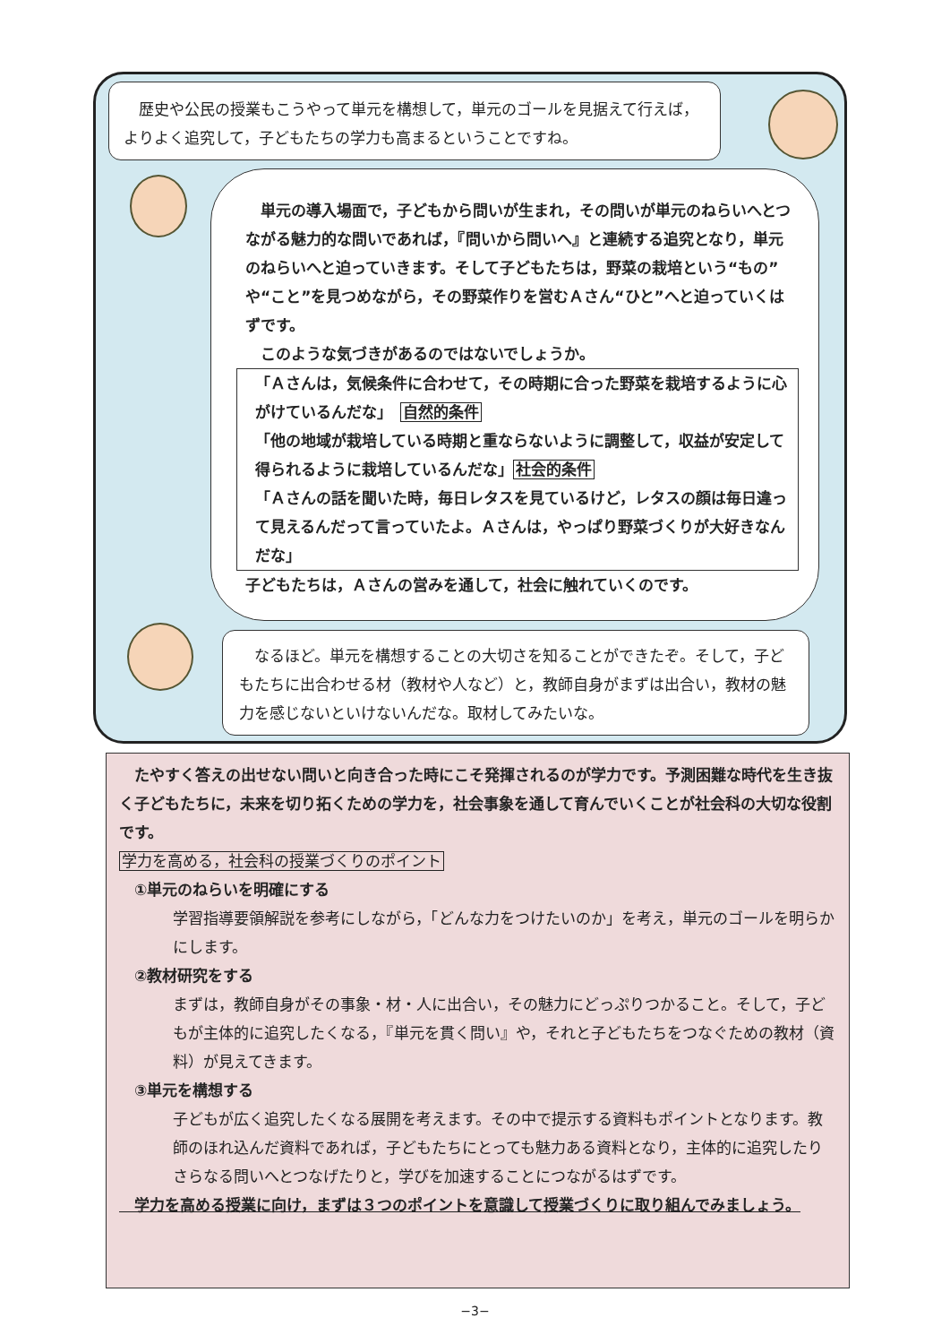歴史や公民の授業もこうやって単元を構想して，単元のゴールを見据えて行えば，よりよく追究して，子どもたちの学力も高まるということですね。
　単元の導入場面で，子どもから問いが生まれ，その問いが単元のねらいへとつながる魅力的な問いであれば，『問いから問いへ』と連続する追究となり，単元のねらいへと迫っていきます。そして子どもたちは，野菜の栽培という“もの”や“こと”を見つめながら，その野菜作りを営むＡさん“ひと”へと迫っていくはずです。
　このような気づきがあるのではないでしょうか。
「Ａさんは，気候条件に合わせて，その時期に合った野菜を栽培するように心がけているんだな」　自然的条件
「他の地域が栽培している時期と重ならないように調整して，収益が安定して得られるように栽培しているんだな」社会的条件
「Ａさんの話を聞いた時，毎日レタスを見ているけど，レタスの顔は毎日違って見えるんだって言っていたよ。Ａさんは，やっぱり野菜づくりが大好きなんだな」
子どもたちは，Ａさんの営みを通して，社会に触れていくのです。
　なるほど。単元を構想することの大切さを知ることができたぞ。そして，子どもたちに出合わせる材（教材や人など）と，教師自身がまずは出合い，教材の魅力を感じないといけないんだな。取材してみたいな。
　たやすく答えの出せない問いと向き合った時にこそ発揮されるのが学力です。予測困難な時代を生き抜く子どもたちに，未来を切り拓くための学力を，社会事象を通して育んでいくことが社会科の大切な役割です。
学力を高める，社会科の授業づくりのポイント
　①単元のねらいを明確にする
学習指導要領解説を参考にしながら，「どんな力をつけたいのか」を考え，単元のゴールを明らかにします。
　②教材研究をする
まずは，教師自身がその事象・材・人に出合い，その魅力にどっぷりつかること。そして，子どもが主体的に追究したくなる，『単元を貫く問い』や，それと子どもたちをつなぐための教材（資料）が見えてきます。
　③単元を構想する
子どもが広く追究したくなる展開を考えます。その中で提示する資料もポイントとなります。教師のほれ込んだ資料であれば，子どもたちにとっても魅力ある資料となり，主体的に追究したりさらなる問いへとつなげたりと，学びを加速することにつながるはずです。
　学力を高める授業に向け，まずは３つのポイントを意識して授業づくりに取り組んでみましょう。
−3−